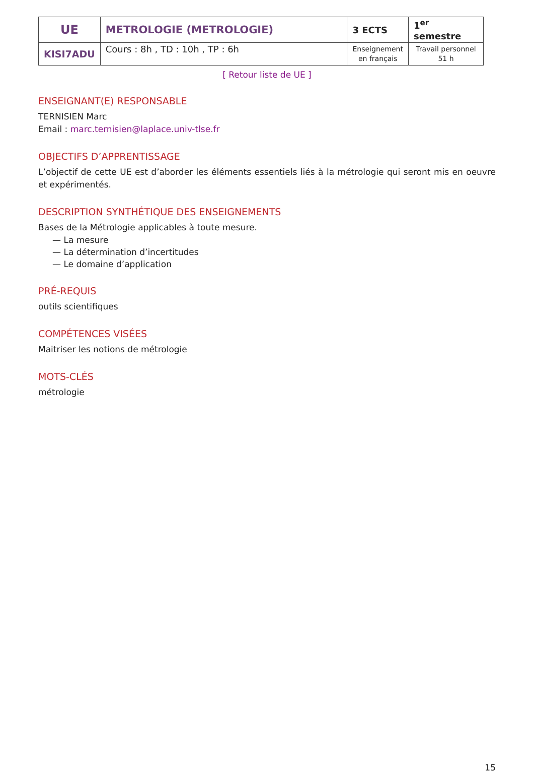| UE | METROLOGIE (METROLOGIE) | 3 ECTS | 1<sup>er</sup> semestre |
| KISI7ADU | Cours : 8h , TD : 10h , TP : 6h | Enseignement en français | Travail personnel 51 h |
[ Retour liste de UE ]
ENSEIGNANT(E) RESPONSABLE
TERNISIEN Marc
Email : marc.ternisien@laplace.univ-tlse.fr
OBJECTIFS D’APPRENTISSAGE
L’objectif de cette UE est d’aborder les éléments essentiels liés à la métrologie qui seront mis en oeuvre et expérimentés.
DESCRIPTION SYNTHÉTIQUE DES ENSEIGNEMENTS
Bases de la Métrologie applicables à toute mesure.
— La mesure
— La détermination d’incertitudes
— Le domaine d’application
PRÉ-REQUIS
outils scientifiques
COMPÉTENCES VISÉES
Maitriser les notions de métrologie
MOTS-CLÉS
métrologie
15